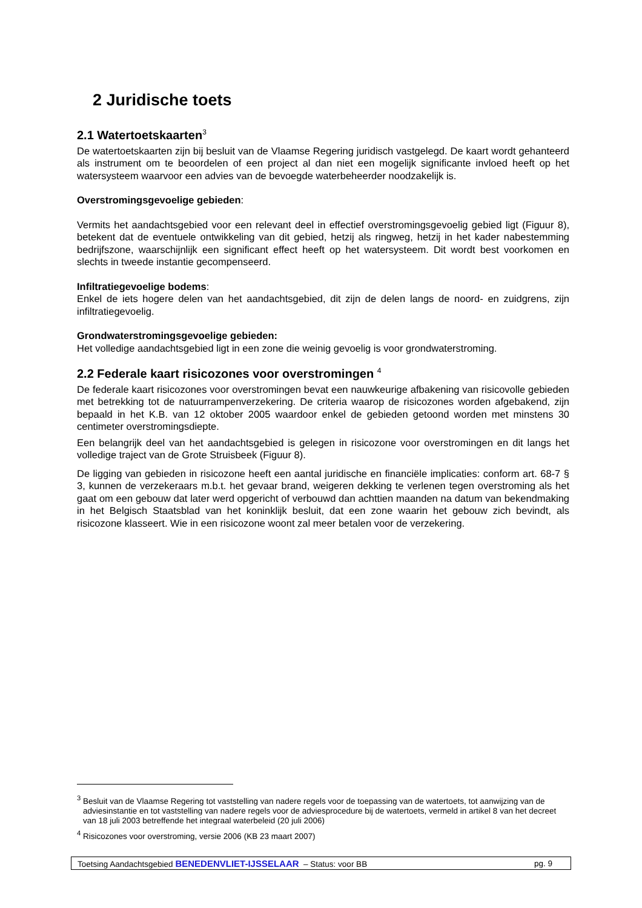2 Juridische toets
2.1 Watertoetskaarten<sup>3</sup>
De watertoetskaarten zijn bij besluit van de Vlaamse Regering juridisch vastgelegd. De kaart wordt gehanteerd als instrument om te beoordelen of een project al dan niet een mogelijk significante invloed heeft op het watersysteem waarvoor een advies van de bevoegde waterbeheerder noodzakelijk is.
Overstromingsgevoelige gebieden:
Vermits het aandachtsgebied voor een relevant deel in effectief overstromingsgevoelig gebied ligt (Figuur 8), betekent dat de eventuele ontwikkeling van dit gebied, hetzij als ringweg, hetzij in het kader nabestemming bedrijfszone, waarschijnlijk een significant effect heeft op het watersysteem. Dit wordt best voorkomen en slechts in tweede instantie gecompenseerd.
Infiltratiegevoelige bodems:
Enkel de iets hogere delen van het aandachtsgebied, dit zijn de delen langs de noord- en zuidgrens, zijn infiltratiegevoelig.
Grondwaterstromingsgevoelige gebieden:
Het volledige aandachtsgebied ligt in een zone die weinig gevoelig is voor grondwaterstroming.
2.2 Federale kaart risicozones voor overstromingen <sup>4</sup>
De federale kaart risicozones voor overstromingen bevat een nauwkeurige afbakening van risicovolle gebieden met betrekking tot de natuurrampenverzekering. De criteria waarop de risicozones worden afgebakend, zijn bepaald in het K.B. van 12 oktober 2005 waardoor enkel de gebieden getoond worden met minstens 30 centimeter overstromingsdiepte.
Een belangrijk deel van het aandachtsgebied is gelegen in risicozone voor overstromingen en dit langs het volledige traject van de Grote Struisbeek (Figuur 8).
De ligging van gebieden in risicozone heeft een aantal juridische en financiële implicaties: conform art. 68-7 § 3, kunnen de verzekeraars m.b.t. het gevaar brand, weigeren dekking te verlenen tegen overstroming als het gaat om een gebouw dat later werd opgericht of verbouwd dan achttien maanden na datum van bekendmaking in het Belgisch Staatsblad van het koninklijk besluit, dat een zone waarin het gebouw zich bevindt, als risicozone klasseert. Wie in een risicozone woont zal meer betalen voor de verzekering.
<sup>3</sup> Besluit van de Vlaamse Regering tot vaststelling van nadere regels voor de toepassing van de watertoets, tot aanwijzing van de adviesinstantie en tot vaststelling van nadere regels voor de adviesprocedure bij de watertoets, vermeld in artikel 8 van het decreet van 18 juli 2003 betreffende het integraal waterbeleid (20 juli 2006)
<sup>4</sup> Risicozones voor overstroming, versie 2006 (KB 23 maart 2007)
Toetsing Aandachtsgebied BENEDENVLIET-IJSSELAAR – Status: voor BB pg. 9